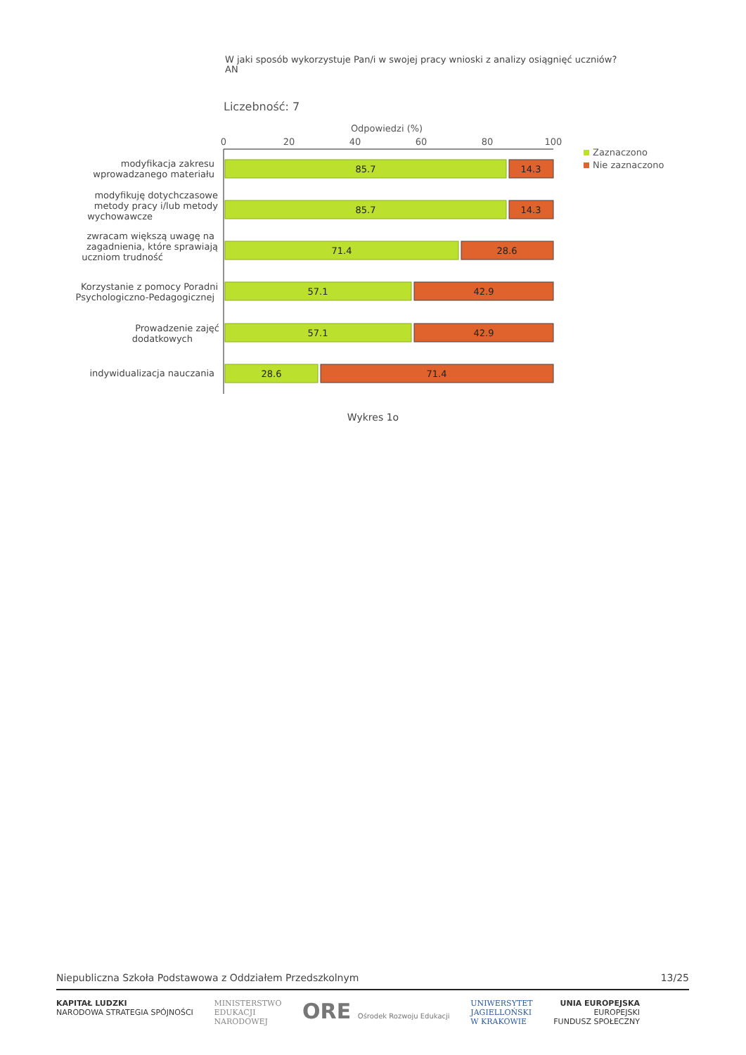W jaki sposób wykorzystuje Pan/i w swojej pracy wnioski z analizy osiągnięć uczniów? AN
Liczebność: 7
Odpowiedzi (%)
0
20
40
60
80
100
85.7
14.3
85.7
14.3
71.4
28.6
57.1
42.9
57.1
42.9
28.6
71.4
modyfikacja zakresu
wprowadzanego materiału
modyfikuję dotychczasowe
metody pracy i/lub metody
wychowawcze
zwracam większą uwagę na
zagadnienia, które sprawiają
uczniom trudność
Korzystanie z pomocy Poradni
Psychologiczno-Pedagogicznej
Prowadzenie zajęć
dodatkowych
indywidualizacja nauczania
Zaznaczono
Nie zaznaczono
Wykres 1o
Niepubliczna Szkoła Podstawowa z Oddziałem Przedszkolnym 13/25
KAPITAŁ LUDZKI
NARODOWA STRATEGIA SPÓJNOŚCI
MINISTERSTWO
EDUKACJI
NARODOWEJ
ORE Ośrodek Rozwoju Edukacji UNIWERSYTET
JAGIELLOŃSKI
W KRAKOWIE
UNIA EUROPEJSKA
EUROPEJSKI
FUNDUSZ SPOŁECZNY